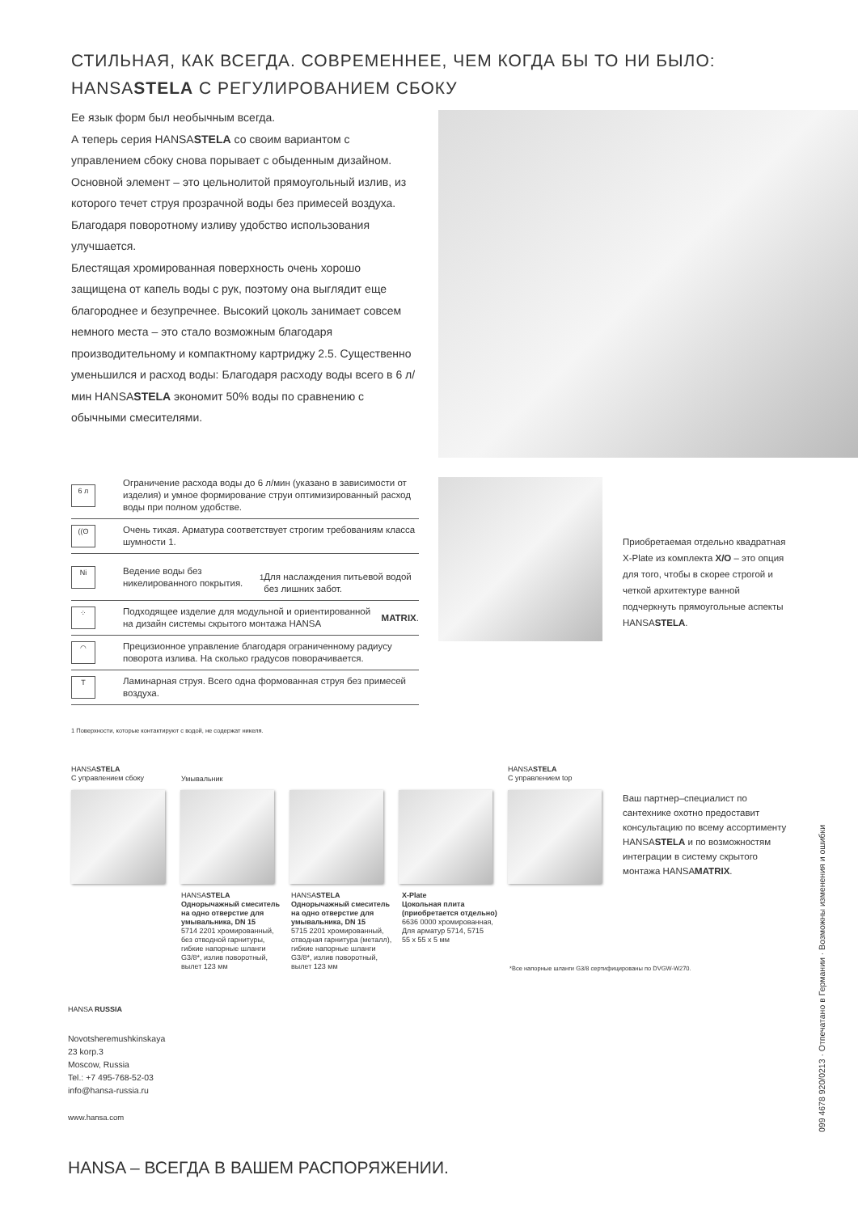СТИЛЬНАЯ, КАК ВСЕГДА. СОВРЕМЕННЕЕ, ЧЕМ КОГДА БЫ ТО НИ БЫЛО:
HANSASTELA С РЕГУЛИРОВАНИЕМ СБОКУ
Ее язык форм был необычным всегда.
А теперь серия HANSASTELA со своим вариантом с управлением сбоку снова порывает с обыденным дизайном. Основной элемент – это цельнолитой прямоугольный излив, из которого течет струя прозрачной воды без примесей воздуха. Благодаря поворотному изливу удобство использования улучшается.
Блестящая хромированная поверхность очень хорошо защищена от капель воды с рук, поэтому она выглядит еще благороднее и безупречнее. Высокий цоколь занимает совсем немного места – это стало возможным благодаря производительному и компактному картриджу 2.5. Существенно уменьшился и расход воды: Благодаря расходу воды всего в 6 л/мин HANSASTELA экономит 50% воды по сравнению с обычными смесителями.
6 л
Ограничение расхода воды до 6 л/мин (указано в зависимости от изделия) и умное формирование струи оптимизированный расход воды при полном удобстве.
((ʘ
Очень тихая. Арматура соответствует строгим требованиям класса шумности 1.
Ni
Ведение воды без никелированного покрытия.<sup>1</sup>
Для наслаждения питьевой водой без лишних забот.
⁘
Подходящее изделие для модульной и ориентированной на дизайн системы скрытого монтажа HANSA MATRIX.
◠
Прецизионное управление благодаря ограниченному радиусу поворота излива. На сколько градусов поворачивается.
T
Ламинарная струя. Всего одна формованная струя без примесей воздуха.
Приобретаемая отдельно квадратная X-Plate из комплекта X/O – это опция для того, чтобы в скорее строгой и четкой архитектуре ванной подчеркнуть прямоугольные аспекты HANSASTELA.
1 Поверхности, которые контактируют с водой, не содержат никеля.
HANSASTELA
С управлением сбоку
Умывальник
HANSASTELA
С управлением top
HANSASTELA
Однорычажный смеситель на одно отверстие для умывальника, DN 15
5714 2201 хромированный, без отводной гарнитуры, гибкие напорные шланги G3/8*, излив поворотный, вылет 123 мм
HANSASTELA
Однорычажный смеситель на одно отверстие для умывальника, DN 15
5715 2201 хромированный, отводная гарнитура (металл), гибкие напорные шланги G3/8*, излив поворотный, вылет 123 мм
X-Plate
Цокольная плита (приобретается отдельно)
6636 0000 хромированная, Для арматур 5714, 5715
55 x 55 x 5 мм
Ваш партнер–специалист по сантехнике охотно предоставит консультацию по всему ассортименту HANSASTELA и по возможностям интеграции в систему скрытого монтажа HANSAMATRIX.
*Все напорные шланги G3/8 сертифицированы по DVGW-W270.
HANSA RUSSIA
Novotsheremushkinskaya
23 korp.3
Moscow, Russia
Tel.: +7 495-768-52-03
info@hansa-russia.ru
www.hansa.com
HANSA – ВСЕГДА В ВАШЕМ РАСПОРЯЖЕНИИ.
099 4678 920/0213 · Отпечатано в Германии · Возможны изменения и ошибки